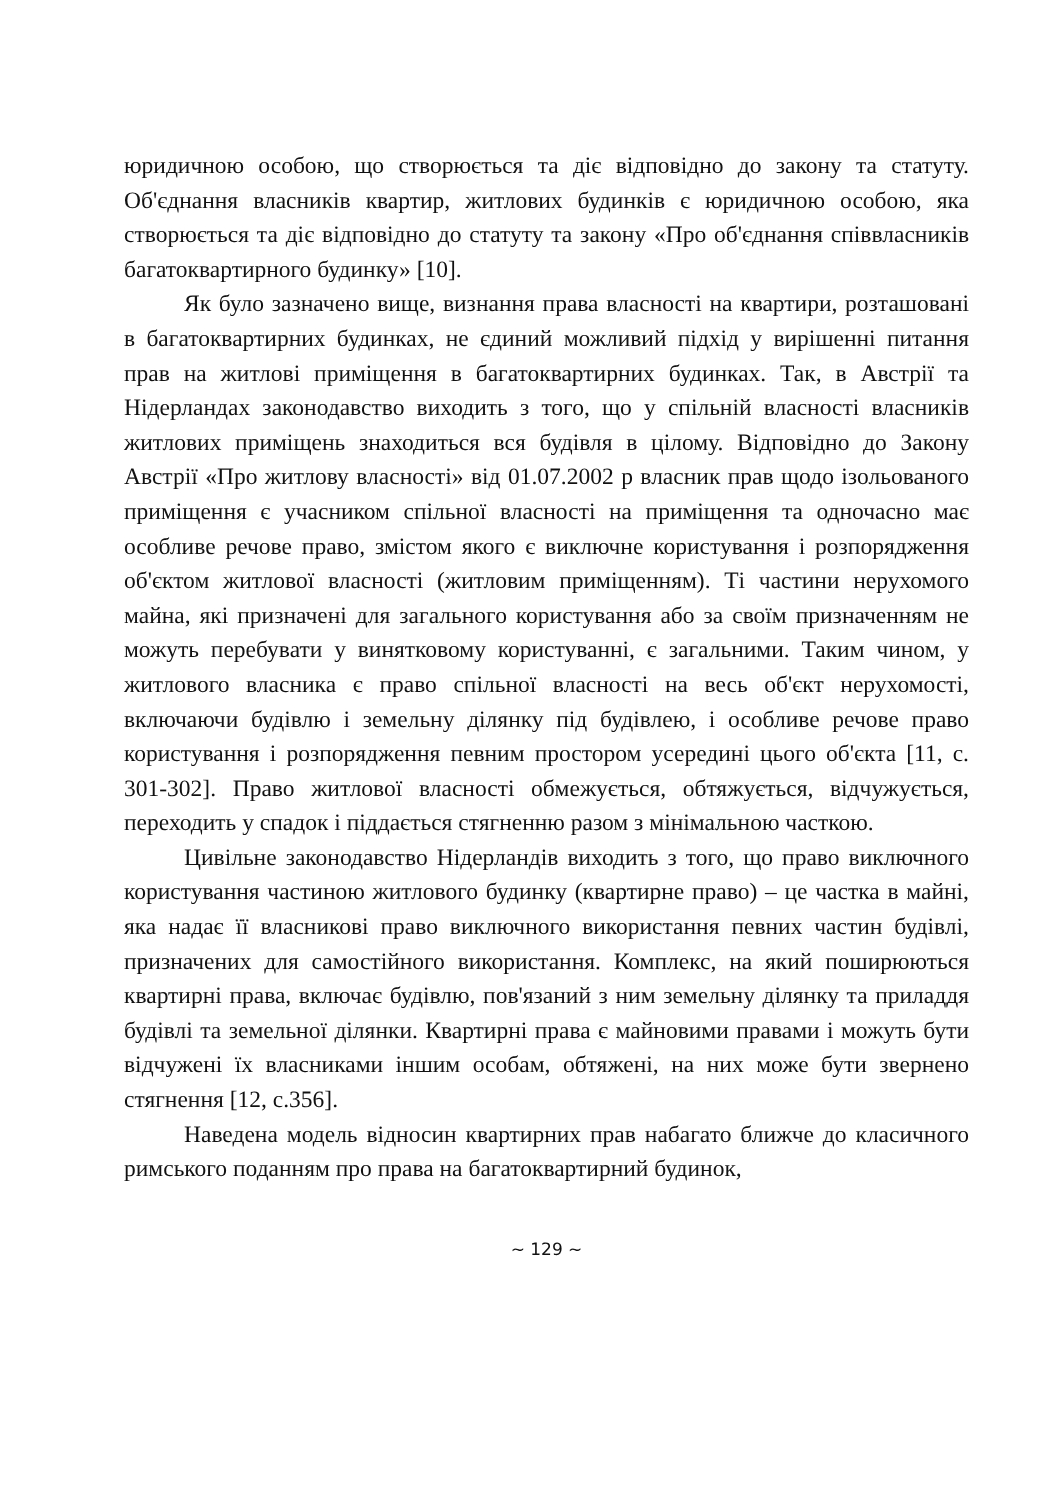юридичною особою, що створюється та діє відповідно до закону та статуту. Об'єднання власників квартир, житлових будинків є юридичною особою, яка створюється та діє відповідно до статуту та закону «Про об'єднання співвласників багатоквартирного будинку» [10].
Як було зазначено вище, визнання права власності на квартири, розташовані в багатоквартирних будинках, не єдиний можливий підхід у вирішенні питання прав на житлові приміщення в багатоквартирних будинках. Так, в Австрії та Нідерландах законодавство виходить з того, що у спільній власності власників житлових приміщень знаходиться вся будівля в цілому. Відповідно до Закону Австрії «Про житлову власності» від 01.07.2002 р власник прав щодо ізольованого приміщення є учасником спільної власності на приміщення та одночасно має особливе речове право, змістом якого є виключне користування і розпорядження об'єктом житлової власності (житловим приміщенням). Ті частини нерухомого майна, які призначені для загального користування або за своїм призначенням не можуть перебувати у винятковому користуванні, є загальними. Таким чином, у житлового власника є право спільної власності на весь об'єкт нерухомості, включаючи будівлю і земельну ділянку під будівлею, і особливе речове право користування і розпорядження певним простором усередині цього об'єкта [11, с. 301-302]. Право житлової власності обмежується, обтяжується, відчужується, переходить у спадок і піддається стягненню разом з мінімальною часткою.
Цивільне законодавство Нідерландів виходить з того, що право виключного користування частиною житлового будинку (квартирне право) – це частка в майні, яка надає її власникові право виключного використання певних частин будівлі, призначених для самостійного використання. Комплекс, на який поширюються квартирні права, включає будівлю, пов'язаний з ним земельну ділянку та приладдя будівлі та земельної ділянки. Квартирні права є майновими правами і можуть бути відчужені їх власниками іншим особам, обтяжені, на них може бути звернено стягнення [12, с.356].
Наведена модель відносин квартирних прав набагато ближче до класичного римського поданням про права на багатоквартирний будинок,
~ 129 ~